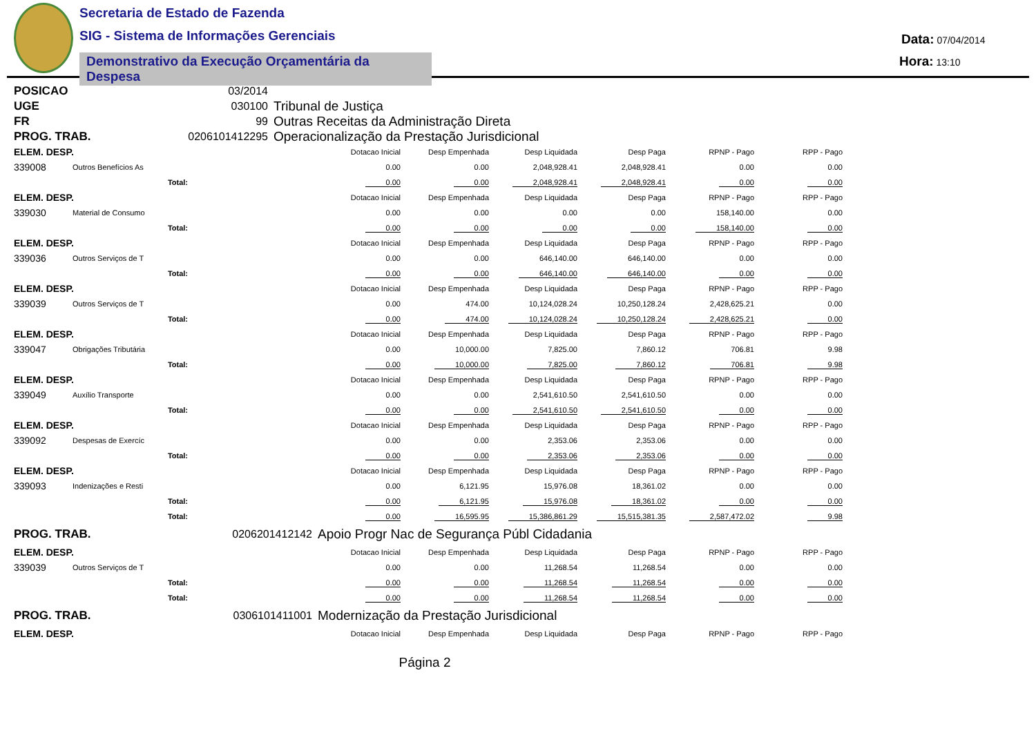Secretaria de Estado de Fazenda
SIG - Sistema de Informações Gerenciais
Demonstrativo da Execução Orçamentária da Despesa
Data: 07/04/2014
Hora: 13:10
| POSICAO | 03/2014 | |
| UGE | 030100 | Tribunal de Justiça |
| FR | 99 | Outras Receitas da Administração Direta |
| PROG. TRAB. | 0206101412295 | Operacionalização da Prestação Jurisdicional |
| ELEM. DESP. | | | Dotacao Inicial | Desp Empenhada | Desp Liquidada | Desp Paga | RPNP - Pago | RPP - Pago |
| 339008 | Outros Benefícios As | | 0.00 | 0.00 | 2,048,928.41 | 2,048,928.41 | 0.00 | 0.00 |
| | Total: | | 0.00 | 0.00 | 2,048,928.41 | 2,048,928.41 | 0.00 | 0.00 |
| ELEM. DESP. | | | Dotacao Inicial | Desp Empenhada | Desp Liquidada | Desp Paga | RPNP - Pago | RPP - Pago |
| 339030 | Material de Consumo | | 0.00 | 0.00 | 0.00 | 0.00 | 158,140.00 | 0.00 |
| | Total: | | 0.00 | 0.00 | 0.00 | 0.00 | 158,140.00 | 0.00 |
| ELEM. DESP. | | | Dotacao Inicial | Desp Empenhada | Desp Liquidada | Desp Paga | RPNP - Pago | RPP - Pago |
| 339036 | Outros Serviços de T | | 0.00 | 0.00 | 646,140.00 | 646,140.00 | 0.00 | 0.00 |
| | Total: | | 0.00 | 0.00 | 646,140.00 | 646,140.00 | 0.00 | 0.00 |
| ELEM. DESP. | | | Dotacao Inicial | Desp Empenhada | Desp Liquidada | Desp Paga | RPNP - Pago | RPP - Pago |
| 339039 | Outros Serviços de T | | 0.00 | 474.00 | 10,124,028.24 | 10,250,128.24 | 2,428,625.21 | 0.00 |
| | Total: | | 0.00 | 474.00 | 10,124,028.24 | 10,250,128.24 | 2,428,625.21 | 0.00 |
| ELEM. DESP. | | | Dotacao Inicial | Desp Empenhada | Desp Liquidada | Desp Paga | RPNP - Pago | RPP - Pago |
| 339047 | Obrigações Tributária | | 0.00 | 10,000.00 | 7,825.00 | 7,860.12 | 706.81 | 9.98 |
| | Total: | | 0.00 | 10,000.00 | 7,825.00 | 7,860.12 | 706.81 | 9.98 |
| ELEM. DESP. | | | Dotacao Inicial | Desp Empenhada | Desp Liquidada | Desp Paga | RPNP - Pago | RPP - Pago |
| 339049 | Auxílio Transporte | | 0.00 | 0.00 | 2,541,610.50 | 2,541,610.50 | 0.00 | 0.00 |
| | Total: | | 0.00 | 0.00 | 2,541,610.50 | 2,541,610.50 | 0.00 | 0.00 |
| ELEM. DESP. | | | Dotacao Inicial | Desp Empenhada | Desp Liquidada | Desp Paga | RPNP - Pago | RPP - Pago |
| 339092 | Despesas de Exercíc | | 0.00 | 0.00 | 2,353.06 | 2,353.06 | 0.00 | 0.00 |
| | Total: | | 0.00 | 0.00 | 2,353.06 | 2,353.06 | 0.00 | 0.00 |
| ELEM. DESP. | | | Dotacao Inicial | Desp Empenhada | Desp Liquidada | Desp Paga | RPNP - Pago | RPP - Pago |
| 339093 | Indenizações e Resti | | 0.00 | 6,121.95 | 15,976.08 | 18,361.02 | 0.00 | 0.00 |
| | Total: | | 0.00 | 6,121.95 | 15,976.08 | 18,361.02 | 0.00 | 0.00 |
| | Total: | | 0.00 | 16,595.95 | 15,386,861.29 | 15,515,381.35 | 2,587,472.02 | 9.98 |
| PROG. TRAB. | | 0206201412142 | Apoio Progr Nac de Segurança Públ Cidadania | | | | | |
| ELEM. DESP. | | | Dotacao Inicial | Desp Empenhada | Desp Liquidada | Desp Paga | RPNP - Pago | RPP - Pago |
| 339039 | Outros Serviços de T | | 0.00 | 0.00 | 11,268.54 | 11,268.54 | 0.00 | 0.00 |
| | Total: | | 0.00 | 0.00 | 11,268.54 | 11,268.54 | 0.00 | 0.00 |
| | Total: | | 0.00 | 0.00 | 11,268.54 | 11,268.54 | 0.00 | 0.00 |
| PROG. TRAB. | | 0306101411001 | Modernização da Prestação Jurisdicional | | | | | |
| ELEM. DESP. | | | Dotacao Inicial | Desp Empenhada | Desp Liquidada | Desp Paga | RPNP - Pago | RPP - Pago |
Página 2